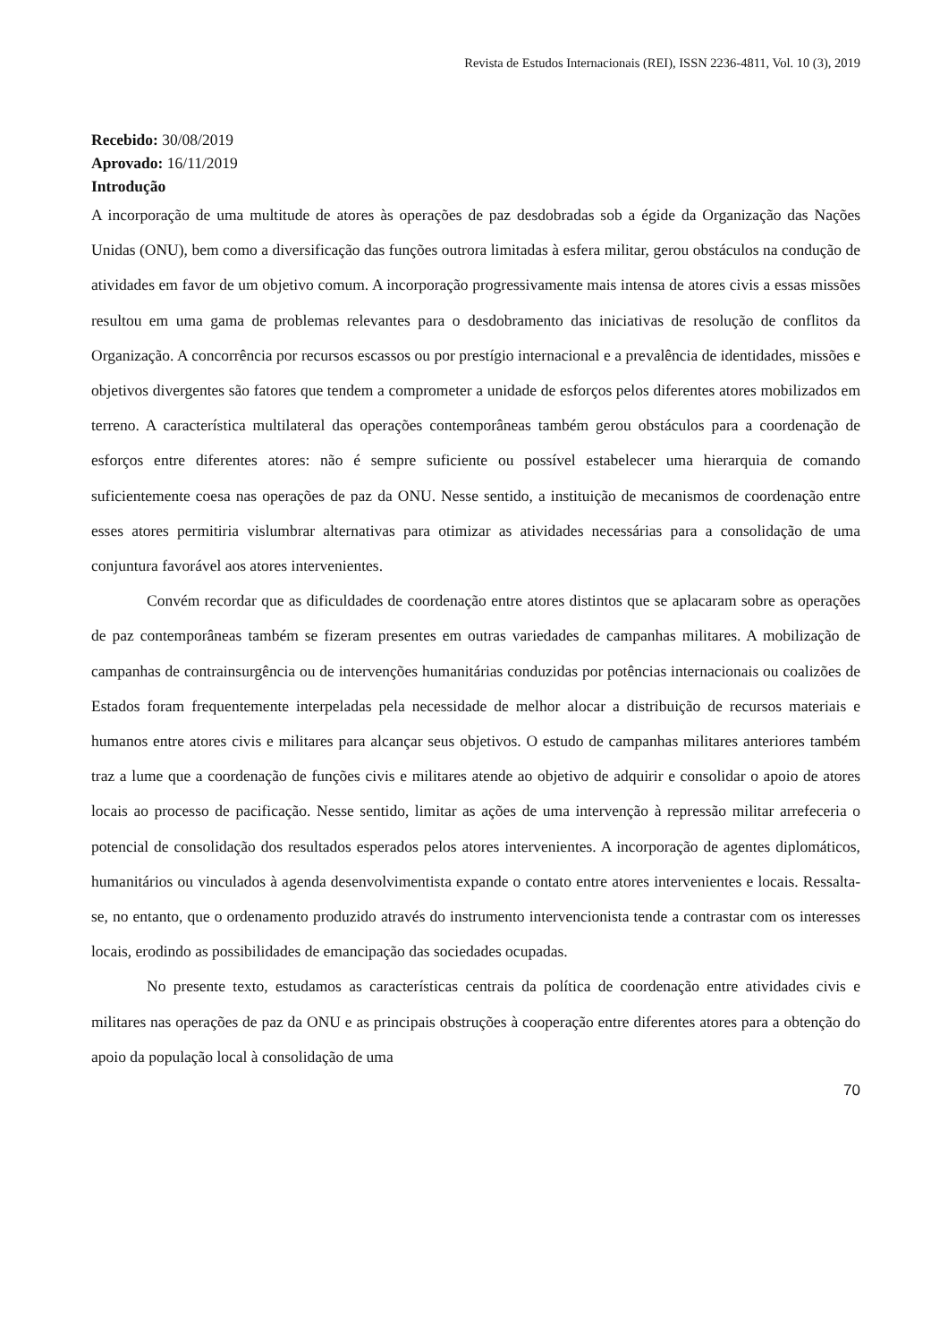Revista de Estudos Internacionais (REI), ISSN 2236-4811, Vol. 10 (3), 2019
Recebido: 30/08/2019
Aprovado: 16/11/2019
Introdução
A incorporação de uma multitude de atores às operações de paz desdobradas sob a égide da Organização das Nações Unidas (ONU), bem como a diversificação das funções outrora limitadas à esfera militar, gerou obstáculos na condução de atividades em favor de um objetivo comum. A incorporação progressivamente mais intensa de atores civis a essas missões resultou em uma gama de problemas relevantes para o desdobramento das iniciativas de resolução de conflitos da Organização. A concorrência por recursos escassos ou por prestígio internacional e a prevalência de identidades, missões e objetivos divergentes são fatores que tendem a comprometer a unidade de esforços pelos diferentes atores mobilizados em terreno. A característica multilateral das operações contemporâneas também gerou obstáculos para a coordenação de esforços entre diferentes atores: não é sempre suficiente ou possível estabelecer uma hierarquia de comando suficientemente coesa nas operações de paz da ONU. Nesse sentido, a instituição de mecanismos de coordenação entre esses atores permitiria vislumbrar alternativas para otimizar as atividades necessárias para a consolidação de uma conjuntura favorável aos atores intervenientes.
Convém recordar que as dificuldades de coordenação entre atores distintos que se aplacaram sobre as operações de paz contemporâneas também se fizeram presentes em outras variedades de campanhas militares. A mobilização de campanhas de contrainsurgência ou de intervenções humanitárias conduzidas por potências internacionais ou coalizões de Estados foram frequentemente interpeladas pela necessidade de melhor alocar a distribuição de recursos materiais e humanos entre atores civis e militares para alcançar seus objetivos. O estudo de campanhas militares anteriores também traz a lume que a coordenação de funções civis e militares atende ao objetivo de adquirir e consolidar o apoio de atores locais ao processo de pacificação. Nesse sentido, limitar as ações de uma intervenção à repressão militar arrefeceria o potencial de consolidação dos resultados esperados pelos atores intervenientes. A incorporação de agentes diplomáticos, humanitários ou vinculados à agenda desenvolvimentista expande o contato entre atores intervenientes e locais. Ressalta-se, no entanto, que o ordenamento produzido através do instrumento intervencionista tende a contrastar com os interesses locais, erodindo as possibilidades de emancipação das sociedades ocupadas.
No presente texto, estudamos as características centrais da política de coordenação entre atividades civis e militares nas operações de paz da ONU e as principais obstruções à cooperação entre diferentes atores para a obtenção do apoio da população local à consolidação de uma
70